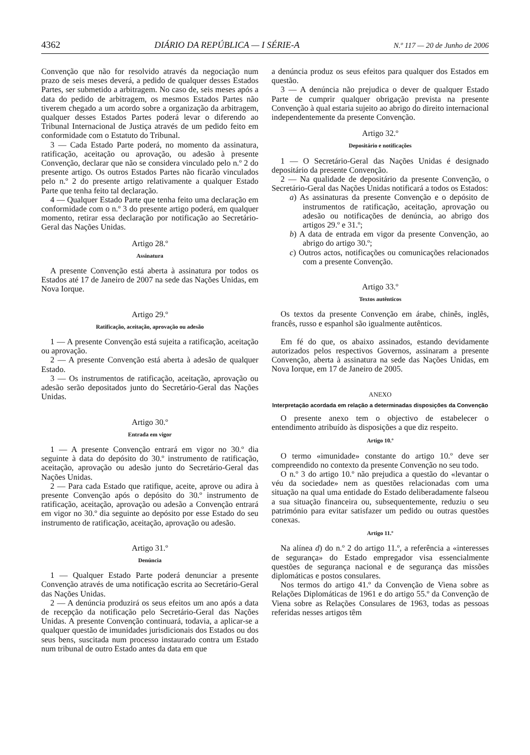4362 DIÁRIO DA REPÚBLICA — I SÉRIE-A N.º 117 — 20 de Junho de 2006
Convenção que não for resolvido através da negociação num prazo de seis meses deverá, a pedido de qualquer desses Estados Partes, ser submetido a arbitragem. No caso de, seis meses após a data do pedido de arbitragem, os mesmos Estados Partes não tiverem chegado a um acordo sobre a organização da arbitragem, qualquer desses Estados Partes poderá levar o diferendo ao Tribunal Internacional de Justiça através de um pedido feito em conformidade com o Estatuto do Tribunal.
3 — Cada Estado Parte poderá, no momento da assinatura, ratificação, aceitação ou aprovação, ou adesão à presente Convenção, declarar que não se considera vinculado pelo n.º 2 do presente artigo. Os outros Estados Partes não ficarão vinculados pelo n.º 2 do presente artigo relativamente a qualquer Estado Parte que tenha feito tal declaração.
4 — Qualquer Estado Parte que tenha feito uma declaração em conformidade com o n.º 3 do presente artigo poderá, em qualquer momento, retirar essa declaração por notificação ao Secretário-Geral das Nações Unidas.
Artigo 28.º
Assinatura
A presente Convenção está aberta à assinatura por todos os Estados até 17 de Janeiro de 2007 na sede das Nações Unidas, em Nova Iorque.
Artigo 29.º
Ratificação, aceitação, aprovação ou adesão
1 — A presente Convenção está sujeita a ratificação, aceitação ou aprovação.
2 — A presente Convenção está aberta à adesão de qualquer Estado.
3 — Os instrumentos de ratificação, aceitação, aprovação ou adesão serão depositados junto do Secretário-Geral das Nações Unidas.
Artigo 30.º
Entrada em vigor
1 — A presente Convenção entrará em vigor no 30.º dia seguinte à data do depósito do 30.º instrumento de ratificação, aceitação, aprovação ou adesão junto do Secretário-Geral das Nações Unidas.
2 — Para cada Estado que ratifique, aceite, aprove ou adira à presente Convenção após o depósito do 30.º instrumento de ratificação, aceitação, aprovação ou adesão a Convenção entrará em vigor no 30.º dia seguinte ao depósito por esse Estado do seu instrumento de ratificação, aceitação, aprovação ou adesão.
Artigo 31.º
Denúncia
1 — Qualquer Estado Parte poderá denunciar a presente Convenção através de uma notificação escrita ao Secretário-Geral das Nações Unidas.
2 — A denúncia produzirá os seus efeitos um ano após a data de recepção da notificação pelo Secretário-Geral das Nações Unidas. A presente Convenção continuará, todavia, a aplicar-se a qualquer questão de imunidades jurisdicionais dos Estados ou dos seus bens, suscitada num processo instaurado contra um Estado num tribunal de outro Estado antes da data em que
a denúncia produz os seus efeitos para qualquer dos Estados em questão.
3 — A denúncia não prejudica o dever de qualquer Estado Parte de cumprir qualquer obrigação prevista na presente Convenção à qual estaria sujeito ao abrigo do direito internacional independentemente da presente Convenção.
Artigo 32.º
Depositário e notificações
1 — O Secretário-Geral das Nações Unidas é designado depositário da presente Convenção.
2 — Na qualidade de depositário da presente Convenção, o Secretário-Geral das Nações Unidas notificará a todos os Estados:
a) As assinaturas da presente Convenção e o depósito de instrumentos de ratificação, aceitação, aprovação ou adesão ou notificações de denúncia, ao abrigo dos artigos 29.º e 31.º;
b) A data de entrada em vigor da presente Convenção, ao abrigo do artigo 30.º;
c) Outros actos, notificações ou comunicações relacionados com a presente Convenção.
Artigo 33.º
Textos autênticos
Os textos da presente Convenção em árabe, chinês, inglês, francês, russo e espanhol são igualmente autênticos.
Em fé do que, os abaixo assinados, estando devidamente autorizados pelos respectivos Governos, assinaram a presente Convenção, aberta à assinatura na sede das Nações Unidas, em Nova Iorque, em 17 de Janeiro de 2005.
ANEXO
Interpretação acordada em relação a determinadas disposições da Convenção
O presente anexo tem o objectivo de estabelecer o entendimento atribuído às disposições a que diz respeito.
Artigo 10.º
O termo «imunidade» constante do artigo 10.º deve ser compreendido no contexto da presente Convenção no seu todo.
O n.º 3 do artigo 10.º não prejudica a questão do «levantar o véu da sociedade» nem as questões relacionadas com uma situação na qual uma entidade do Estado deliberadamente falseou a sua situação financeira ou, subsequentemente, reduziu o seu património para evitar satisfazer um pedido ou outras questões conexas.
Artigo 11.º
Na alínea d) do n.º 2 do artigo 11.º, a referência a «interesses de segurança» do Estado empregador visa essencialmente questões de segurança nacional e de segurança das missões diplomáticas e postos consulares.
Nos termos do artigo 41.º da Convenção de Viena sobre as Relações Diplomáticas de 1961 e do artigo 55.º da Convenção de Viena sobre as Relações Consulares de 1963, todas as pessoas referidas nesses artigos têm